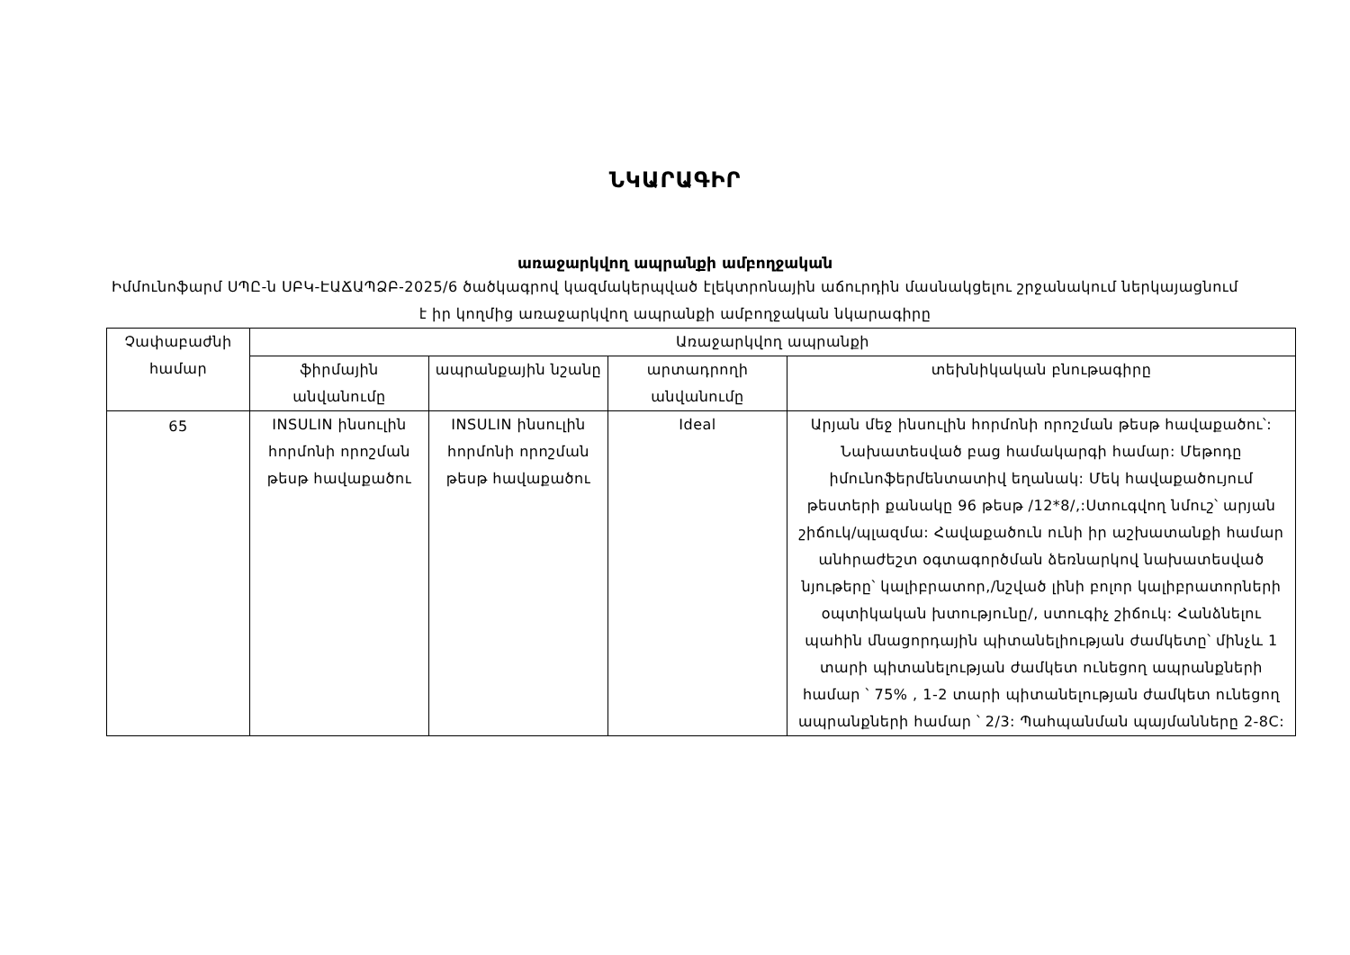ՆԿԱՐԱԳԻՐ
առաջարկվող ապրանքի ամբողջական
Իմմունոֆարմ ՍՊԸ-ն ՍԲԿ-ԷԱՃԱՊՁԲ-2025/6 ծածկագրով կազմակերպված էլեկտրոնային աճուրդին մասնակցելու շրջանակում ներկայացնում է իր կողմից առաջարկվող ապրանքի ամբողջական նկարագիրը
| Չափաբաժնի համար | Առաջարկվող ապրանքի | | | |
| --- | --- | --- | --- | --- |
| | ֆիրմային անվանումը | ապրանքային նշանը | արտադրողի անվանումը | տեխնիկական բնութագիրը |
| 65 | INSULIN ինսուլին հորմոնի որոշման թեսթ հավաքածու | INSULIN ինսուլին հորմոնի որոշման թեսթ հավաքածու | Ideal | Արյան մեջ ինսուլին հորմոնի որոշման թեսթ հավաքածու՝: Նախատեսված բաց համակարգի համար: Մեթոդը իմունոֆերմենտատիվ եղանակ: Մեկ հավաքածույում թեստերի քանակը 96 թեսթ /12*8/,:Ստուգվող նմուշ՝ արյան շիճուկ/պլազմա: Հավաքածուն ունի իր աշխատանքի համար անհրաժեշտ օգտագործման ձեռնարկով նախատեսված նյութերը՝ կալիբրատոր,/նշված լինի բոլոր կալիբրատորների օպտիկական խտությունը/, ստուգիչ շիճուկ: Հանձնելու պահին մնացորդային պիտանելիության ժամկետը՝ մինչև 1 տարի պիտանելության ժամկետ ունեցող ապրանքների համար ՝ 75% , 1-2 տարի պիտանելության ժամկետ ունեցող ապրանքների համար ՝ 2/3: Պահպանման պայմանները 2-8C: |